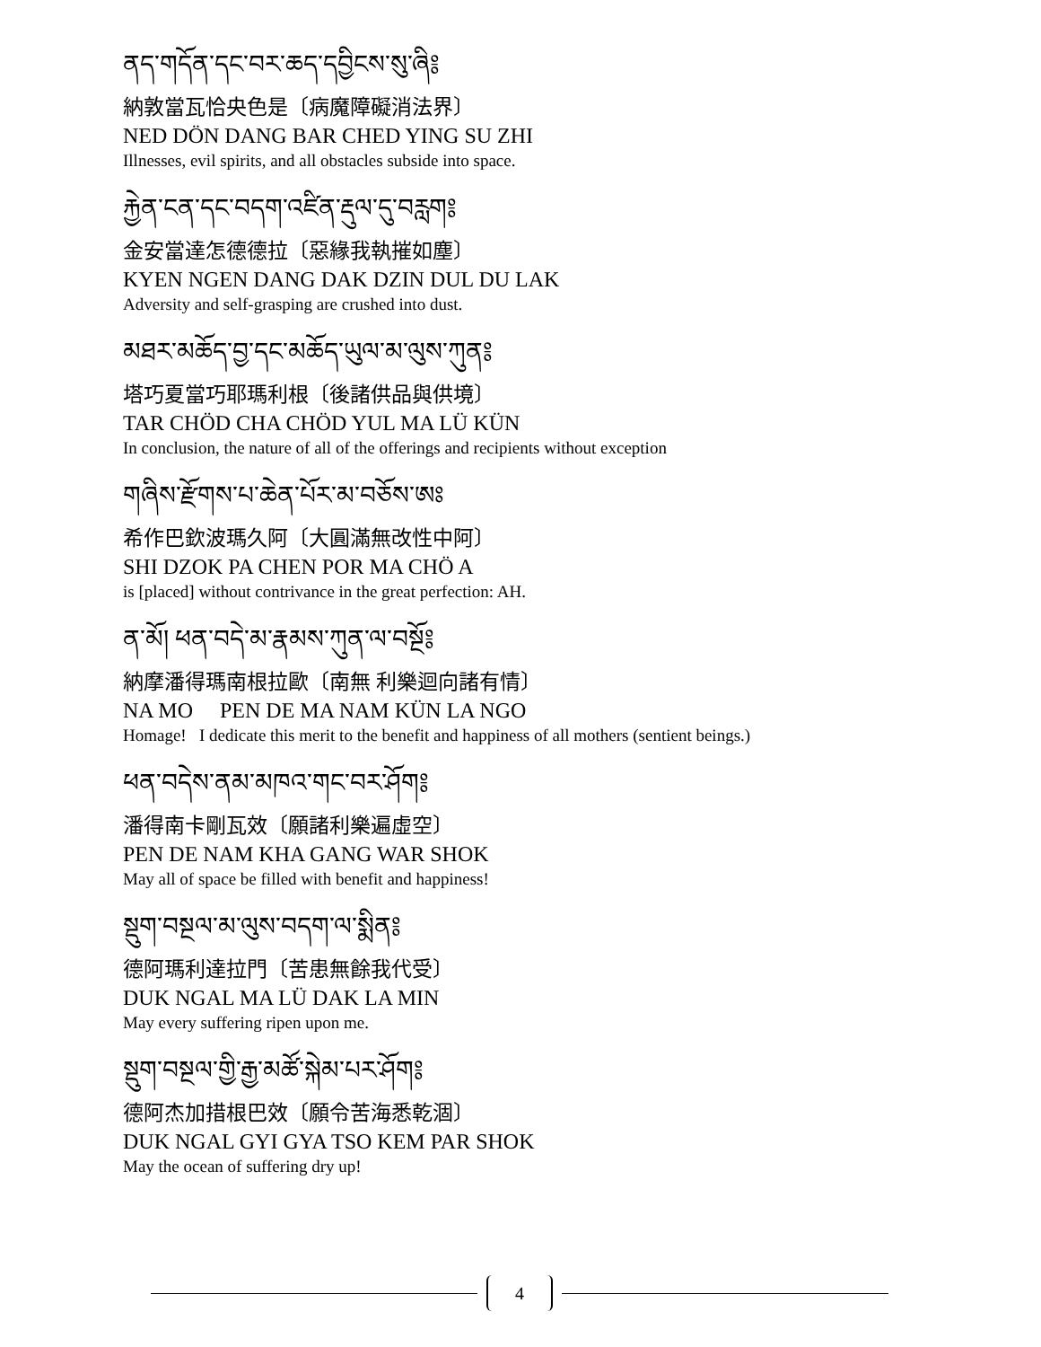ནད་གདོན་དང་བར་ཆད་དབྱིངས་སུ་ཞི༔
納敦當瓦恰央色是〔病魔障礙消法界〕
NED DÖN DANG BAR CHED YING SU ZHI
Illnesses, evil spirits, and all obstacles subside into space.
རྐྱེན་ངན་དང་བདག་འཛིན་རྡུལ་དུ་བརླག༔
金安當達怎德德拉〔惡緣我執摧如塵〕
KYEN NGEN DANG DAK DZIN DUL DU LAK
Adversity and self-grasping are crushed into dust.
མཐར་མཆོད་བྱ་དང་མཆོད་ཡུལ་མ་ལུས་ཀུན༔
塔巧夏當巧耶瑪利根〔後諸供品與供境〕
TAR CHÖD CHA CHÖD YUL MA LÜ KÜN
In conclusion, the nature of all of the offerings and recipients without exception
གཞིས་རྫོགས་པ་ཆེན་པོར་མ་བཅོས་ཨཿ
希作巴欽波瑪久阿〔大圓滿無改性中阿〕
SHI DZOK PA CHEN POR MA CHÖ A
is [placed] without contrivance in the great perfection: AH.
ན་མོ། ཕན་བདེ་མ་རྣམས་ཀུན་ལ་བསྔོ༔
納摩潘得瑪南根拉歐〔南無 利樂迴向諸有情〕
NA MO PEN DE MA NAM KÜN LA NGO
Homage! I dedicate this merit to the benefit and happiness of all mothers (sentient beings.)
ཕན་བདེས་ནམ་མཁའ་གང་བར་ཤོག༔
潘得南卡剛瓦效〔願諸利樂遍虛空〕
PEN DE NAM KHA GANG WAR SHOK
May all of space be filled with benefit and happiness!
སྡུག་བསྔལ་མ་ལུས་བདག་ལ་སྨིན༔
德阿瑪利達拉門〔苦患無餘我代受〕
DUK NGAL MA LÜ DAK LA MIN
May every suffering ripen upon me.
སྡུག་བསྔལ་གྱི་རྒྱ་མཚོ་སྐེམ་པར་ཤོག༔
德阿杰加措根巴效〔願令苦海悉乾涸〕
DUK NGAL GYI GYA TSO KEM PAR SHOK
May the ocean of suffering dry up!
4